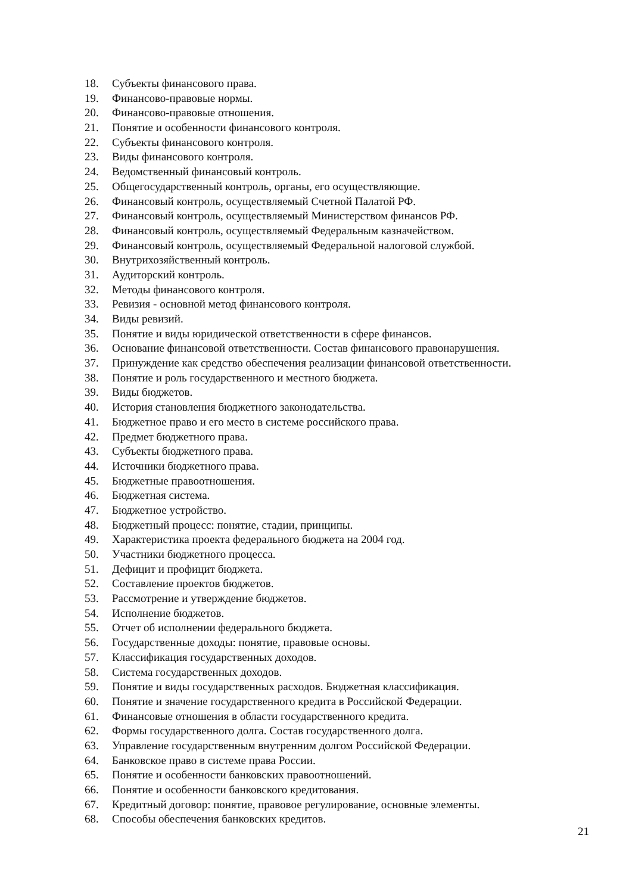18. Субъекты финансового права.
19. Финансово-правовые нормы.
20. Финансово-правовые отношения.
21. Понятие и особенности финансового контроля.
22. Субъекты финансового контроля.
23. Виды финансового контроля.
24. Ведомственный финансовый контроль.
25. Общегосударственный контроль, органы, его осуществляющие.
26. Финансовый контроль, осуществляемый Счетной Палатой РФ.
27. Финансовый контроль, осуществляемый Министерством финансов РФ.
28. Финансовый контроль, осуществляемый Федеральным казначейством.
29. Финансовый контроль, осуществляемый Федеральной налоговой службой.
30. Внутрихозяйственный контроль.
31. Аудиторский контроль.
32. Методы финансового контроля.
33. Ревизия - основной метод финансового контроля.
34. Виды ревизий.
35. Понятие и виды юридической ответственности в сфере финансов.
36. Основание финансовой ответственности. Состав финансового правонарушения.
37. Принуждение как средство обеспечения реализации финансовой ответственности.
38. Понятие и роль государственного и местного бюджета.
39. Виды бюджетов.
40. История становления бюджетного законодательства.
41. Бюджетное право и его место в системе российского права.
42. Предмет бюджетного права.
43. Субъекты бюджетного права.
44. Источники бюджетного права.
45. Бюджетные правоотношения.
46. Бюджетная система.
47. Бюджетное устройство.
48. Бюджетный процесс: понятие, стадии, принципы.
49. Характеристика проекта федерального бюджета на 2004 год.
50. Участники бюджетного процесса.
51. Дефицит и профицит бюджета.
52. Составление проектов бюджетов.
53. Рассмотрение и утверждение бюджетов.
54. Исполнение бюджетов.
55. Отчет об исполнении федерального бюджета.
56. Государственные доходы: понятие, правовые основы.
57. Классификация государственных доходов.
58. Система государственных доходов.
59. Понятие и виды государственных расходов. Бюджетная классификация.
60. Понятие и значение государственного кредита в Российской Федерации.
61. Финансовые отношения в области государственного кредита.
62. Формы государственного долга. Состав государственного долга.
63. Управление государственным внутренним долгом Российской Федерации.
64. Банковское право в системе права России.
65. Понятие и особенности банковских правоотношений.
66. Понятие и особенности банковского кредитования.
67. Кредитный договор: понятие, правовое регулирование, основные элементы.
68. Способы обеспечения банковских кредитов.
21